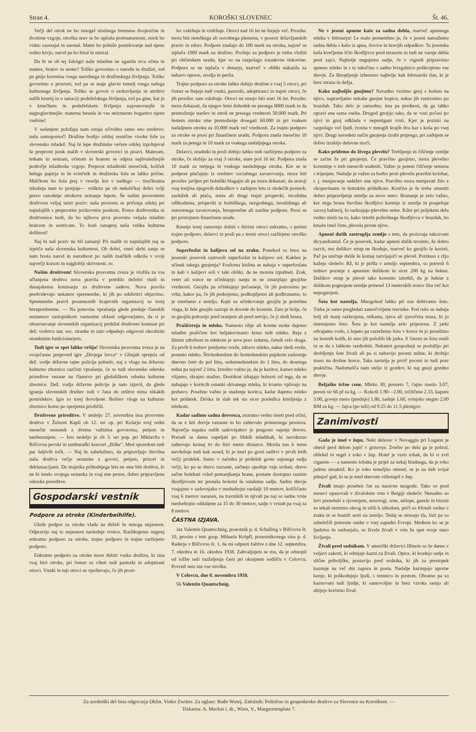Stran 4. KOROŠKI SLOVENEC Št. 46.
Večji del otrok ne bo zmogel strašnega bremena dvojezične in dvotirne vzgoje, otroška nrav se bo upirala protinaturnosti, otrok bo vidno zaostajal in zaostal. Mater bo polnilo pomilovanje nad njeno rodno krvjo, narod pa bo hiral in umiral.
Da bi se ob tej žaloigri naše mladine ne zganila srca očeta in matere, bratov in sester? Toliko govorimo o narodu in družini, tod pa gnije korenina vsega narodnega in družinskega življenja. Toliko govorimo o prosveti, tod pa se maje glavni temelj vsega našega kulturnega življenja. Toliko se govori o ozdravljenju in utrditvi naših kmetij in o sanaciji podeželskega življenja, tod pa gine, kar je v kmečkem in podeželskem življenju najosnovnejše in najpoglavitnejše: materna beseda in vse neizmerno bogastvo njene vsebine!
V sedanjem položaju nam ostaja očividno samo eno sredstvo: naša samopomoč! Družine bodijo odslej resnične visoke šole za slovensko mladež. Naj bi lepe družinske večere odslej izpolnjeval še preprosti pouk malih v slovenski govorici in pisavi. Materam, tetkam in sestram, očetom in bratom se odpira najhvaležnejše področje mladinske vzgoje. Preprost mladinski mesečnik, košček belega papirja in še svinčnik in družinska šola se lahko prične. Malčkom bo šola prej v veselje kot v nadlego — tisočkratna izkušnja nam to potrjuje— velikim pa ob nekoličkaj dobri volji pravo razodetje otrokove notranje lepote. Še našim prosvetnim društvom veljaj taisti poziv: naša prosveta se pričenja odslej pri najmlajših s preprostim jezikovnim poukom. Ponos društvenika in društvenice bodi, da bo njihova prva prosveta veljala mladim bratcem in sestricam. To bodi zanaprej naša velika kulturna dolžnost!
Naj bi naš poziv ne bil zamanj! Pri malih in najmlajših naj se izpriča naša slovenska kulturnost. Ob dobri, vneti skrbi zanje se nam bosta narod in narodnost po naših malčkih odkrila v svoji največji krasoti in najgloblji skrivnosti. ro.
Našim društvom! Slovenska prosvetna zveza je vložila za vsa učlanjena društva nova pravila v potrdilo deželni vladi in dunajskemu komisarju za društvene zadeve. Nova pravila predvidevajo nekatere spremembe, ki jih po odobritvi objavimo. Spremembe pravil posameznih krajevnih organizacij so torej brezpredmetne. — Na ponovna vprašanja glede predaje članskih seznamov zastopnikom varnostne oblasti odgovarjamo, da si je obravnavanje slovenskih organizacij pridržal društveni komisar pri dež. vodstvu nar. soc. stranke in zato odpadejo odgovori okrožnim strankinim funkcionarjem.
Tudi igre se spet lahko vršijo! Slovenska prosvetna zveza je na svoječasno prepoved igre „Divjega lovca“ v Glinjah sprejela od dež. vodje državne tajne policije pobudo, naj z vlogo na državno kulturno zbornico razčisti vprašanje, če so tudi slovenske oderske prireditve vezane na članstvo pri gledališkem odseku kulturne zbornice. Dež. vodja državne policije je nato izjavil, da glede igranja slovenskih društev tudi v času do rešitve nima nikakih pomislekov. Igre so torej dovoljene. Rešitev vloge na kulturno zbornico bomo po sprejemu priobčili.
Društvene prireditve. V nedeljo 27. novembra ima prosvetno društvo v Železni Kapli ob 12. uri op. pri Kolarju svoj redni mesečni sestanek z dvema važnima govoroma, petjem in tamburanjem. — Isto nedeljo je ob 3. uri pop. pri Miklavžu v Bilčovsu pevski in tamburaški koncert „Bilke“. Med sporedom tudi par šaljivih točk. — Naj še zabeležimo, da pripravljajo številna naša društva večje sestanke z govori, petjem, prizori in deklamacijami. Do majnika prihodnjega leta ne sme biti društva, ki ne bi imelo svojega sestanka in vsaj ene pestre, dobro pripravljene oderske prireditve.
Gospodarski vestnik
Podpore za otroke (Kinderbeihilfe).
Glede podpor za otroke vlada na deželi še mnoga nejasnost. Odpravijo naj to nejasnost naslednje vrstice. Razlikujemo najprej enkratno podporo za otroke, trajno podporo in trajno razširjeno podporo.
Enkratno podporo za otroke more dobiti vsaka družina, ki ima vsaj štiri otroke, pri čemer so všteti tudi pastorki in adoptirani otroci. Vnuki in tuji otroci se vpoštevajo, če jih prosi-
lec oskrbuje in vzdržuje. Otroci nad 16 let ne štejejo več. Prosilec mora biti nemškega ali sorodnega plemena, v posesti državljanskih pravic in zdrav. Podpore znašajo do 100 mark na otroka, največ se izplača 1000 mark na družino. Prošnjo za podporo je treba vložiti pri občinskem uradu, kjer so na razpolago tozadevne tiskovine. Podpora se ne izplača v denarju, marveč v obliki nakazila za nabavo oprave, orodja in perila.
Trajno podporo za otroke lahko dobijo družine z vsaj 5 otroci, pri čemer se štejejo tudi vnuki, pastorki, adoptiranci in najeti otroci, če jih prosilec sam oskrbuje. Otroci ne smejo biti stari 16 let. Prosilec mora dokazati, da njegov letni dohodek ne presega 8000 mark in da premoženje staršev in otrok ne presega vrednosti 50.000 mark. Pri šestem otroku sme premoženje dosegati 60.000 in pri vsakem nadaljnem otroku za 10.000 mark več vrednosti. Za trajno podporo za otroke se prosi pri finančnem uradu. Podpora znaša mesečno 10 mark za petega in 10 mark za vsakega nadaljnjega otroka.
Delavci, uradniki in posli dobijo lahko tudi razširjeno podporo za otroke, če skrbijo za vsaj 3 otroke, stare pod 16 let. Podpora znaša 10 mark za tretjega in vsakega naslednjega otroka. Ker se te podpore plačujejo iz sredstev socialnega zavarovanja, mora biti prosilec javljen pri bolniški blagajni ali pa mora dokazati, da sestoji vsaj tretjina njegovih dohodkov v zadnjem letu iz sledečih postavk: zaslužek ali plača, renta ali drugi trajni prispevki, invalidna odškodnina, prispevki iz bolniškega, nezgodnega, invalidnega ali starostnega zavarovanja, brezposelne ali zasilne podpore. Prosi se pri pristojnem finančnem uradu.
Kmetje torej zamorejo dobiti s štirimi otroci enkratno, s petimi trajno podporo, delavci in posli pa s tremi otroci razširjeno otroško podporo.
Superfosfat in kalijeva sol na zraku. Ponekod so letos na jesenski posevek raztrosili superfosfat in kalijevo sol. Kakšen je učinek takega gnojenja? Fosforna kislina se nahaja v superfosfatu in kali v kalijevi soli v taki obliki, da ne moreta izpuhteti. Zrak, veter ali sonce ne učinkujejo nanju in ne zmanjšajo gnojilne vrednosti. Gnojila pa učinkujejo počasneje, če jih potrosimo po vrhu, kakor pa, če jih podorjemo, podkopljemo ali podbranamo, to je zmešamo z zemljo. Kajti za učinkovanje gnojila je potrebna vlaga, ki šele gnojilo raztopi in dovede do korenin. Zato je bolje, če se gnojila potrosijo pred oranjem ali pred setvijo, če ji sledi brana.
Prašičereja in mleko. Namesto ribje ali kostne moke dajemo mladim prašičem kot beljakovinasto krmo tudi mleko. Reja z žitnim zdrobom in mlekom je seve prav izdatna, četudi celo draga. Za prvih 6 tednov jemljemo sveže, zdravo mleko, nakar sledi sveže, posneto mleko. Štiritedenskim do šesttedenskim pujskom zadostuje dnevno četrt do pol litra, sedemtedenskim do 1 litra, do desetega tedna pa največ 2 litra. Izredno važno je, da je koritce, kamor mleko vlijamo, skrajno snažno. Dostikrat izhajajo bolezni od tega, da se nahajajo v koritcih ostanki skisanega mleka, ki kvarno vplivajo na prebavo. Posebno važno je snaženje koritca, kadar dajemo mleko kot pridatek. Driska in slab tek sta sicer posledica krmljenja z mlekom.
Kadar sadimo sadna drevesca, moramo vedno imeti pred očmi, da se z leti drevje razraste in bo zahtevalo primernega prostora. Največja napaka naših sadovnjakov je pregosto sajenje dreves. Preradi se damo zapeljati po šibkih mladikah, ki navidezno zahtevajo komaj tri do štiri metre distance. Morda nas k temu navdušuje tudi kak sosed, ki je imel po gosti saditvi v prvih letih večji pridelek. Samo v začetku je pridelek gosto sajenega sadja večji, ko pa se drevo razraste, začnejo spodnje veje usihati, drevo začne bolehati vsled pomanjkanja hrane, postane dostopno raznim škodljivcem ter prenaša bolezni še ostalemu sadju. Sadno drevje vsajajmo v sadovnjaku v medsebojni razdalji 10 metrov, koščičasto vsaj 6 metrov narazen, na travnikih in njivah pa naj so sadne vrste medsebojno oddaljene za 15 do 30 metrov, sadje v vrstah pa vsaj za 8 metrov.
ČASTNA IZJAVA.
Jaz Valentin Quantschnig, posestnik p. d. Schallnig v Bilčovsu št. 10, prosim s tem gosp. Mihaela Kröpfl, posestnikovega sina p. d. Raderja v Bilčovsu št. 1, da mi odpusti žalitve z dne 12. septembra, 7. oktobra in 16. oktobra 1938. Zahvaljujem se mu, da je odstopil od tožbe radi razžaljenja časti pri okrajnem sodišču v Celovcu. Povrnil sem mu vse stroške.
V Celovcu, dne 8. novembra 1938.
56 Valentin Quantschnig.
Ne v jeseni apnene kaše za sadna debla, marveč apnenega mleka v februarju! Le malo pomembno je, če v jeseni namažemo sadna debla s kašo iz apna, ilovice in kravjih odpadkov. Ta jesenska kaša kvečjemu ščiti škodljivce pred mrazom in tudi ne varuje debla pred zajci. Najbolje negujemo sadje, če v vigredi pripravimo apneno mleko in s to tekočino s sadno brizgalnico poškropimo vse drevje. Za škropljenje izberemo najbolje kak februarski dan, ki je brez mraza in dežja.
Kako najboljše gnojimo? Navadno vozimo gnoj s košem na njivo, napravljamo nekake gnojne kopice, nakar jih raztrosimo po brazdah. Tako delo je zamudno, ima pa prednost, da ga lahko opravi ena sama oseba. Drugod gnojijo tako, da se vozi počasi po njivi in gnoj odklada v nepretrgani vrsti. Kjer je pozimi na razpolago več ljudi, trosita v mnogih krajih dva kar s koša po vsej njivi. Drugi navedeni način gnojenja izrabi priprego, pri zadnjem se dobro izrabijo delovne moči.
Kako pridemo do živega plevelu? Trebljenje in čiščenje zemlje se začne že pri gnojenju. Če pravilno gnojimo, mora plevelno koreninje v treh mesecih usahniti. Važno je potem čiščenje semena s trijerjem. Nadalje je važen za borbo proti plevelu pravilni kolobar, t. j. menjavanje sadežev ene njive. Pravilno mora menjavati žito z okopavinami in krmskim pridelkom. Končno je še treba omeniti dobro pripravljenje zemlje za novo setev. Brananje je zelo važno, ker strga brana številno škodljivo korenje iz zemlje in pospešuje razvoj bakterij, ki razkrajajo plevelno seme. Kdor pri poljskem delu vedno misli na to, kako iztrebi požrešnega škodljivca v brazdah, bo kmalu imel čiste, plevela proste njive.
Apneni dušik zastruplja zemljo s tem, da proizvaja takozvani dicyandiamid. Če je posevek, kadar apneni dušik trosimo, že dobro razvit, mu dušikov strup ne škoduje, marveč ko gnojilo le koristi. Pač pa uničuje dušik še komaj razvijajoči se plevel. Poizkusi z ržjo kažejo sledeče: Rž, ki je prišla v zemljo septembra, so potresli 6 tednov pozneje z apnenim dušikom in sicer 200 kg na hektar. Dušikov strup je plevel tako korenito iztrebil, da je hektar z dušikom pognojene zemlje prinesel 13 meterskih stotov žita več kot nepognojeni.
Šota kot nastelja. Mnogokod lahko pri nas dobivamo šoto. Treba je samo pregledati zamočvirjene travnike. Pod rušo se nahaja bolj ali manj razkrojena, nitkasta, rjava ali rjavočrna masa, ki jo imenujemo šoto. Šota je kot nastelja zelo pripravna. Z jarki odvajamo vodo, z lopato pa razrežemo šoto v kosce in jo posušimo na lesenih kolih, ki smo jih položili tik jarka. S časom se šota osuši in se da z lahkoto razdrobiti. Nekateri gospodarji se poslužijo pri drobljenju šote živali ali pa si nabavijo poceni mline, ki drobijo maso na drobne kosce. Taka nastelja je prvič poceni in tudi prav praktična. Nadomešča nam steljo iz gozdov, ki naj gnoji gozdno drevje.
Beljaške tržne cene. Mleko 30, posneto 7, čajno maslo 3.07, presni sir 66 pf za kg. — Kokoši 1.90—2.00, izčiščene 2.33, kapuni 3.00, goveje meso (prednje) 1.86, zadnje 1.60, svinjsko stegno 2.00 RM za kg. — Jajca (po teži) od 9.25 do 11.5 pfenigov.
Zanimivosti
Gada je imel v žepu. Neki delavec v Novaggiu pri Luganu je obesil pred delom jopič v grmovje. Zvečer po delu ga je pobral, oblekel in segel z roko v žep. Hotel je vzeti tobak, da bi si zvil cigareto — a namesto tobaka je prijel za nekaj hladnega, da je roko jadrno umaknil. Ko je roko temeljito otresel, se je na tleh zvijal pihajoč gad, ki se je med dnevom vtihotapil v žep.
Živali imajo poseben čut za naravne nezgode. Tako so pred meseci opazovali v živalskem vrtu v Belgiji sledeče: Nenadno so levi prenehali z rjovenjem, nosorogi, srne, atilope, gazele in bizoni so tekali nemirno okrog in silili k izhodom, ptiči so frfotali vedno v zraku in se branili sesti na zemljo. Tedaj se stresejo tla, listi pa so zabeležili potresne sunke v vsej zapadni Evropi. Medtem ko se je ljudstvo še razburjalo, so živele živali v vrtu že spet svoje staro življenje.
Živali pred sodnikom. V ameriški državici Illinois so še danes v veljavi zakoni, ki odrejajo kazni za živali. Opice, ki kradejo sadje in slične priboljške, postavijo pred sodnika, ki jih za prestopek kaznuje na več dni zapora in posta. Nadalje kaznujejo uporne konje, ki poškodujejo ljudi, s temnico in postom. Obratno pa so kaznovani tudi ljudje, ki samovoljno in brez vzroka ranijo ali ubijejo koristno žival.
Za uredniški del lista odgovarja Dkfm. Vinko Zwitter. Za oglase: Rado Wutej. Založnik: Politično in gospodarsko društvo za Slovence na Koroškem. —
Tiskarna: A. Machat i. dr., Wien, V., Margaretenplatz 7.